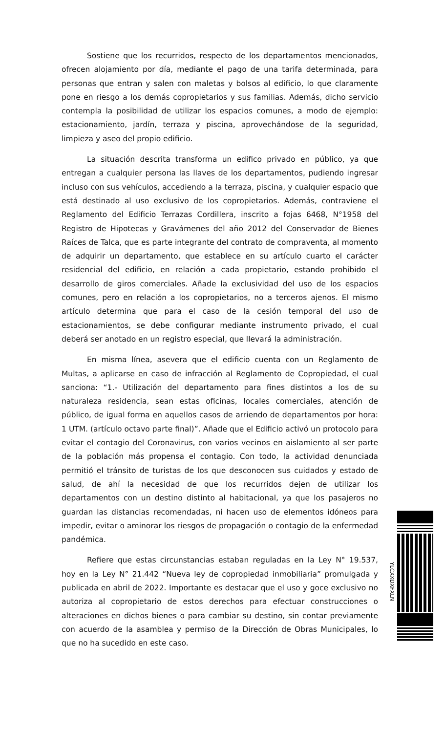Sostiene que los recurridos, respecto de los departamentos mencionados, ofrecen alojamiento por día, mediante el pago de una tarifa determinada, para personas que entran y salen con maletas y bolsos al edificio, lo que claramente pone en riesgo a los demás copropietarios y sus familias. Además, dicho servicio contempla la posibilidad de utilizar los espacios comunes, a modo de ejemplo: estacionamiento, jardín, terraza y piscina, aprovechándose de la seguridad, limpieza y aseo del propio edificio.
La situación descrita transforma un edifico privado en público, ya que entregan a cualquier persona las llaves de los departamentos, pudiendo ingresar incluso con sus vehículos, accediendo a la terraza, piscina, y cualquier espacio que está destinado al uso exclusivo de los copropietarios. Además, contraviene el Reglamento del Edificio Terrazas Cordillera, inscrito a fojas 6468, N°1958 del Registro de Hipotecas y Gravámenes del año 2012 del Conservador de Bienes Raíces de Talca, que es parte integrante del contrato de compraventa, al momento de adquirir un departamento, que establece en su artículo cuarto el carácter residencial del edificio, en relación a cada propietario, estando prohibido el desarrollo de giros comerciales. Añade la exclusividad del uso de los espacios comunes, pero en relación a los copropietarios, no a terceros ajenos. El mismo artículo determina que para el caso de la cesión temporal del uso de estacionamientos, se debe configurar mediante instrumento privado, el cual deberá ser anotado en un registro especial, que llevará la administración.
En misma línea, asevera que el edificio cuenta con un Reglamento de Multas, a aplicarse en caso de infracción al Reglamento de Copropiedad, el cual sanciona: “1.- Utilización del departamento para fines distintos a los de su naturaleza residencia, sean estas oficinas, locales comerciales, atención de público, de igual forma en aquellos casos de arriendo de departamentos por hora: 1 UTM. (artículo octavo parte final)”. Añade que el Edificio activó un protocolo para evitar el contagio del Coronavirus, con varios vecinos en aislamiento al ser parte de la población más propensa el contagio. Con todo, la actividad denunciada permitió el tránsito de turistas de los que desconocen sus cuidados y estado de salud, de ahí la necesidad de que los recurridos dejen de utilizar los departamentos con un destino distinto al habitacional, ya que los pasajeros no guardan las distancias recomendadas, ni hacen uso de elementos idóneos para impedir, evitar o aminorar los riesgos de propagación o contagio de la enfermedad pandémica.
Refiere que estas circunstancias estaban reguladas en la Ley N° 19.537, hoy en la Ley N° 21.442 “Nueva ley de copropiedad inmobiliaria” promulgada y publicada en abril de 2022. Importante es destacar que el uso y goce exclusivo no autoriza al copropietario de estos derechos para efectuar construcciones o alteraciones en dichos bienes o para cambiar su destino, sin contar previamente con acuerdo de la asamblea y permiso de la Dirección de Obras Municipales, lo que no ha sucedido en este caso.
YLCXXDXFXLN